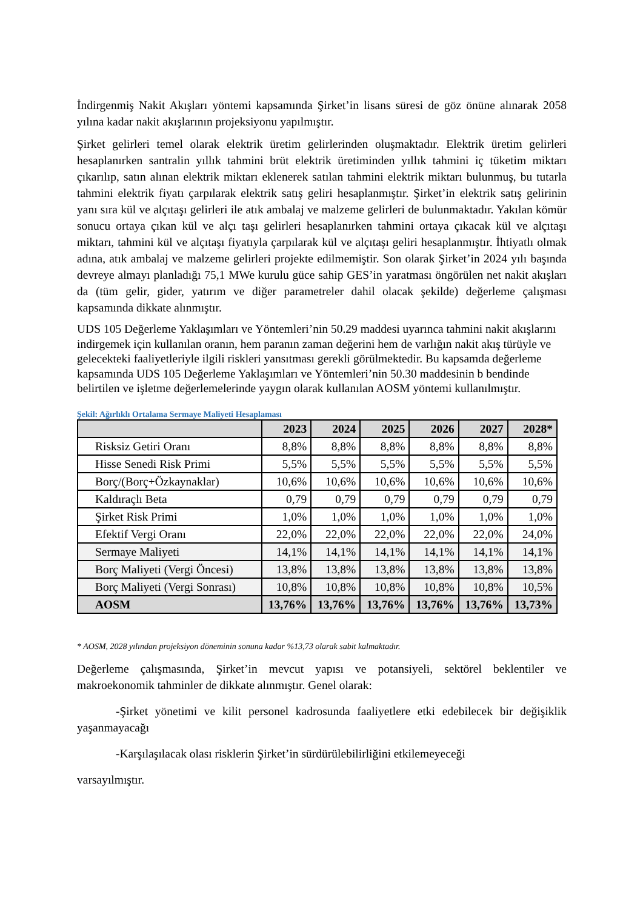İndirgenmiş Nakit Akışları yöntemi kapsamında Şirket’in lisans süresi de göz önüne alınarak 2058 yılına kadar nakit akışlarının projeksiyonu yapılmıştır.
Şirket gelirleri temel olarak elektrik üretim gelirlerinden oluşmaktadır. Elektrik üretim gelirleri hesaplanırken santralin yıllık tahmini brüt elektrik üretiminden yıllık tahmini iç tüketim miktarı çıkarılıp, satın alınan elektrik miktarı eklenerek satılan tahmini elektrik miktarı bulunmuş, bu tutarla tahmini elektrik fiyatı çarpılarak elektrik satış geliri hesaplanmıştır. Şirket’in elektrik satış gelirinin yanı sıra kül ve alçıtaşı gelirleri ile atık ambalaj ve malzeme gelirleri de bulunmaktadır. Yakılan kömür sonucu ortaya çıkan kül ve alçı taşı gelirleri hesaplanırken tahmini ortaya çıkacak kül ve alçıtaşı miktarı, tahmini kül ve alçıtaşı fiyatıyla çarpılarak kül ve alçıtaşı geliri hesaplanmıştır. İhtiyatlı olmak adına, atık ambalaj ve malzeme gelirleri projekte edilmemiştir. Son olarak Şirket’in 2024 yılı başında devreye almayı planladığı 75,1 MWe kurulu güce sahip GES’in yaratması öngörülen net nakit akışları da (tüm gelir, gider, yatırım ve diğer parametreler dahil olacak şekilde) değerleme çalışması kapsamında dikkate alınmıştır.
UDS 105 Değerleme Yaklaşımları ve Yöntemleri’nin 50.29 maddesi uyarınca tahmini nakit akışlarını indirgemek için kullanılan oranın, hem paranın zaman değerini hem de varlığın nakit akış türüyle ve gelecekteki faaliyetleriyle ilgili riskleri yansıtması gerekli görülmektedir. Bu kapsamda değerleme kapsamında UDS 105 Değerleme Yaklaşımları ve Yöntemleri’nin 50.30 maddesinin b bendinde belirtilen ve işletme değerlemelerinde yaygın olarak kullanılan AOSM yöntemi kullanılmıştır.
Şekil: Ağırlıklı Ortalama Sermaye Maliyeti Hesaplaması
| | 2023 | 2024 | 2025 | 2026 | 2027 | 2028* |
| --- | --- | --- | --- | --- | --- | --- |
| Risksiz Getiri Oranı | 8,8% | 8,8% | 8,8% | 8,8% | 8,8% | 8,8% |
| Hisse Senedi Risk Primi | 5,5% | 5,5% | 5,5% | 5,5% | 5,5% | 5,5% |
| Borç/(Borç+Özkaynaklar) | 10,6% | 10,6% | 10,6% | 10,6% | 10,6% | 10,6% |
| Kaldıraçlı Beta | 0,79 | 0,79 | 0,79 | 0,79 | 0,79 | 0,79 |
| Şirket Risk Primi | 1,0% | 1,0% | 1,0% | 1,0% | 1,0% | 1,0% |
| Efektif Vergi Oranı | 22,0% | 22,0% | 22,0% | 22,0% | 22,0% | 24,0% |
| Sermaye Maliyeti | 14,1% | 14,1% | 14,1% | 14,1% | 14,1% | 14,1% |
| Borç Maliyeti (Vergi Öncesi) | 13,8% | 13,8% | 13,8% | 13,8% | 13,8% | 13,8% |
| Borç Maliyeti (Vergi Sonrası) | 10,8% | 10,8% | 10,8% | 10,8% | 10,8% | 10,5% |
| AOSM | 13,76% | 13,76% | 13,76% | 13,76% | 13,76% | 13,73% |
* AOSM, 2028 yılından projeksiyon döneminin sonuna kadar %13,73 olarak sabit kalmaktadır.
Değerleme çalışmasında, Şirket’in mevcut yapısı ve potansiyeli, sektörel beklentiler ve makroekonomik tahminler de dikkate alınmıştır. Genel olarak:
-Şirket yönetimi ve kilit personel kadrosunda faaliyetlere etki edebilecek bir değişiklik yaşanmayacağı
-Karşılaşılacak olası risklerin Şirket’in sürdürülebilirliğini etkilemeyeceği
varsayılmıştır.